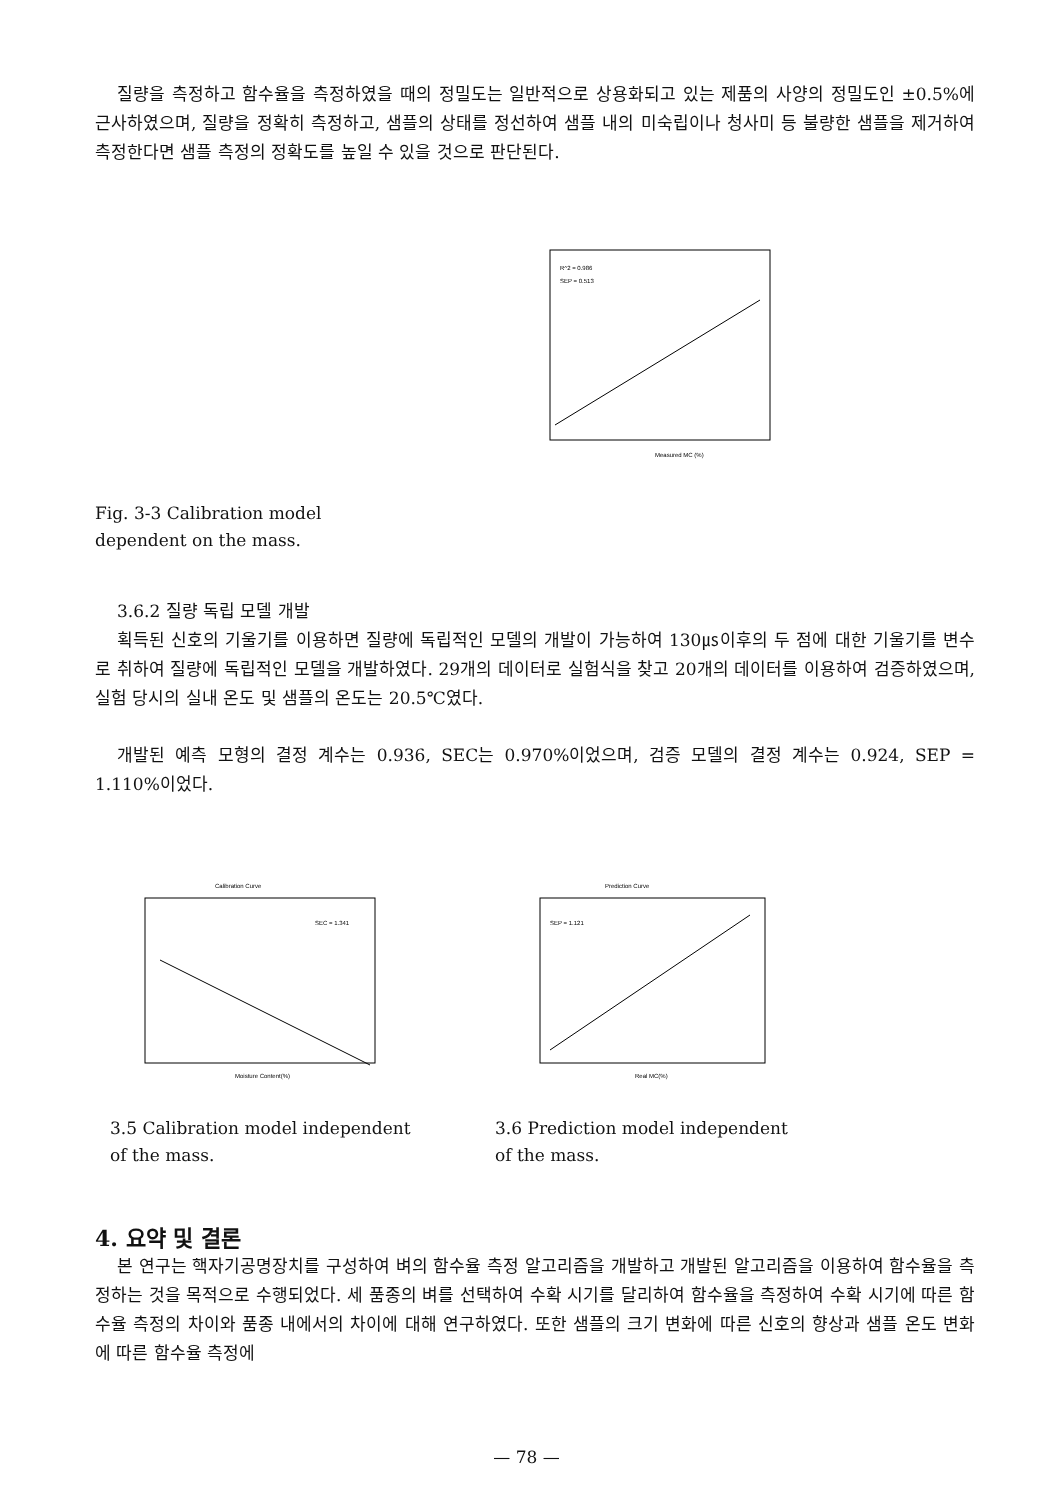질량을 측정하고 함수율을 측정하였을 때의 정밀도는 일반적으로 상용화되고 있는 제품의 사양의 정밀도인 ±0.5%에 근사하였으며, 질량을 정확히 측정하고, 샘플의 상태를 정선하여 샘플 내의 미숙립이나 청사미 등 불량한 샘플을 제거하여 측정한다면 샘플 측정의 정확도를 높일 수 있을 것으로 판단된다.
R^2 = 0.986
SEP = 0.513
Measured MC (%)
Fig. 3-3 Calibration model
dependent on the mass.
3.6.2 질량 독립 모델 개발
획득된 신호의 기울기를 이용하면 질량에 독립적인 모델의 개발이 가능하여 130㎲이후의 두 점에 대한 기울기를 변수로 취하여 질량에 독립적인 모델을 개발하였다. 29개의 데이터로 실험식을 찾고 20개의 데이터를 이용하여 검증하였으며, 실험 당시의 실내 온도 및 샘플의 온도는 20.5℃였다.
개발된 예측 모형의 결정 계수는 0.936, SEC는 0.970%이었으며, 검증 모델의 결정 계수는 0.924, SEP = 1.110%이었다.
Calibration Curve
SEC = 1.341
Moisture Content(%)
Prediction Curve
SEP = 1.121
Real MC(%)
3.5 Calibration model independent
of the mass.
3.6 Prediction model independent
of the mass.
4. 요약 및 결론
본 연구는 핵자기공명장치를 구성하여 벼의 함수율 측정 알고리즘을 개발하고 개발된 알고리즘을 이용하여 함수율을 측정하는 것을 목적으로 수행되었다. 세 품종의 벼를 선택하여 수확 시기를 달리하여 함수율을 측정하여 수확 시기에 따른 함수율 측정의 차이와 품종 내에서의 차이에 대해 연구하였다. 또한 샘플의 크기 변화에 따른 신호의 향상과 샘플 온도 변화에 따른 함수율 측정에
— 78 —